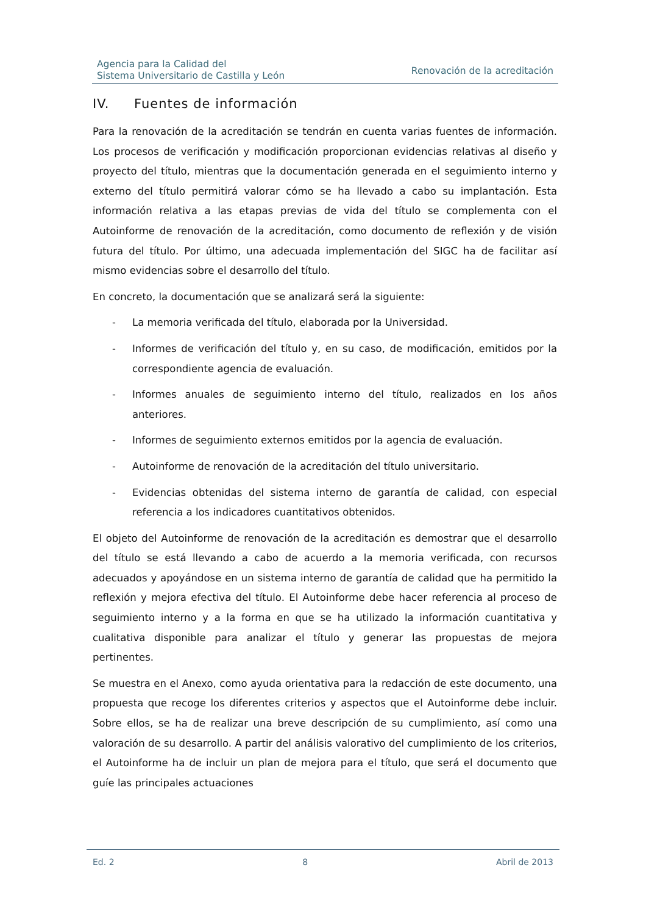Agencia para la Calidad del
Sistema Universitario de Castilla y León
Renovación de la acreditación
IV. Fuentes de información
Para la renovación de la acreditación se tendrán en cuenta varias fuentes de información. Los procesos de verificación y modificación proporcionan evidencias relativas al diseño y proyecto del título, mientras que la documentación generada en el seguimiento interno y externo del título permitirá valorar cómo se ha llevado a cabo su implantación. Esta información relativa a las etapas previas de vida del título se complementa con el Autoinforme de renovación de la acreditación, como documento de reflexión y de visión futura del título. Por último, una adecuada implementación del SIGC ha de facilitar así mismo evidencias sobre el desarrollo del título.
En concreto, la documentación que se analizará será la siguiente:
- La memoria verificada del título, elaborada por la Universidad.
- Informes de verificación del título y, en su caso, de modificación, emitidos por la correspondiente agencia de evaluación.
- Informes anuales de seguimiento interno del título, realizados en los años anteriores.
- Informes de seguimiento externos emitidos por la agencia de evaluación.
- Autoinforme de renovación de la acreditación del título universitario.
- Evidencias obtenidas del sistema interno de garantía de calidad, con especial referencia a los indicadores cuantitativos obtenidos.
El objeto del Autoinforme de renovación de la acreditación es demostrar que el desarrollo del título se está llevando a cabo de acuerdo a la memoria verificada, con recursos adecuados y apoyándose en un sistema interno de garantía de calidad que ha permitido la reflexión y mejora efectiva del título. El Autoinforme debe hacer referencia al proceso de seguimiento interno y a la forma en que se ha utilizado la información cuantitativa y cualitativa disponible para analizar el título y generar las propuestas de mejora pertinentes.
Se muestra en el Anexo, como ayuda orientativa para la redacción de este documento, una propuesta que recoge los diferentes criterios y aspectos que el Autoinforme debe incluir. Sobre ellos, se ha de realizar una breve descripción de su cumplimiento, así como una valoración de su desarrollo. A partir del análisis valorativo del cumplimiento de los criterios, el Autoinforme ha de incluir un plan de mejora para el título, que será el documento que guíe las principales actuaciones
Ed. 2 8 Abril de 2013